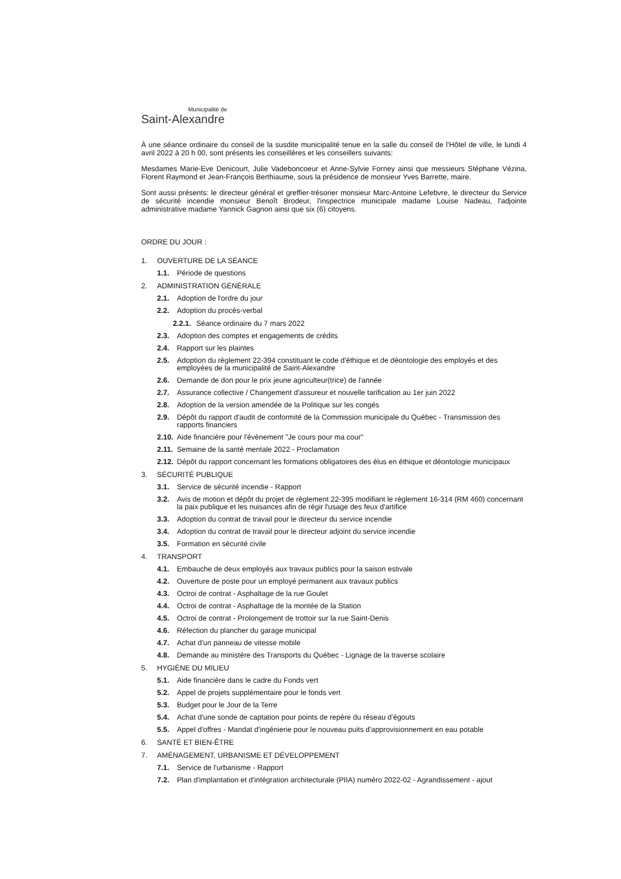Municipalité de
Saint-Alexandre
À une séance ordinaire du conseil de la susdite municipalité tenue en la salle du conseil de l'Hôtel de ville, le lundi 4 avril 2022 à 20 h 00, sont présents les conseillères et les conseillers suivants:
Mesdames Marie-Eve Denicourt, Julie Vadeboncoeur et Anne-Sylvie Forney ainsi que messieurs Stéphane Vézina, Florent Raymond et Jean-François Berthiaume, sous la présidence de monsieur Yves Barrette, maire.
Sont aussi présents: le directeur général et greffier-trésorier monsieur Marc-Antoine Lefebvre, le directeur du Service de sécurité incendie monsieur Benoît Brodeur, l'inspectrice municipale madame Louise Nadeau, l'adjointe administrative madame Yannick Gagnon ainsi que six (6) citoyens.
ORDRE DU JOUR :
1. OUVERTURE DE LA SÉANCE
1.1. Période de questions
2. ADMINISTRATION GÉNÉRALE
2.1. Adoption de l'ordre du jour
2.2. Adoption du procès-verbal
2.2.1. Séance ordinaire du 7 mars 2022
2.3. Adoption des comptes et engagements de crédits
2.4. Rapport sur les plaintes
2.5. Adoption du règlement 22-394 constituant le code d'éthique et de déontologie des employés et des employées de la municipalité de Saint-Alexandre
2.6. Demande de don pour le prix jeune agriculteur(trice) de l'année
2.7. Assurance collective / Changement d'assureur et nouvelle tarification au 1er juin 2022
2.8. Adoption de la version amendée de la Politique sur les congés
2.9. Dépôt du rapport d'audit de conformité de la Commission municipale du Québec - Transmission des rapports financiers
2.10. Aide financière pour l'évènement "Je cours pour ma cour"
2.11. Semaine de la santé mentale 2022 - Proclamation
2.12. Dépôt du rapport concernant les formations obligatoires des élus en éthique et déontologie municipaux
3. SÉCURITÉ PUBLIQUE
3.1. Service de sécurité incendie - Rapport
3.2. Avis de motion et dépôt du projet de règlement 22-395 modifiant le règlement 16-314 (RM 460) concernant la paix publique et les nuisances afin de régir l'usage des feux d'artifice
3.3. Adoption du contrat de travail pour le directeur du service incendie
3.4. Adoption du contrat de travail pour le directeur adjoint du service incendie
3.5. Formation en sécurité civile
4. TRANSPORT
4.1. Embauche de deux employés aux travaux publics pour la saison estivale
4.2. Ouverture de poste pour un employé permanent aux travaux publics
4.3. Octroi de contrat - Asphaltage de la rue Goulet
4.4. Octroi de contrat - Asphaltage de la montée de la Station
4.5. Octroi de contrat - Prolongement de trottoir sur la rue Saint-Denis
4.6. Réfection du plancher du garage municipal
4.7. Achat d'un panneau de vitesse mobile
4.8. Demande au ministère des Transports du Québec - Lignage de la traverse scolaire
5. HYGIÈNE DU MILIEU
5.1. Aide financière dans le cadre du Fonds vert
5.2. Appel de projets supplémentaire pour le fonds vert
5.3. Budget pour le Jour de la Terre
5.4. Achat d'une sonde de captation pour points de repère du réseau d'égouts
5.5. Appel d'offres - Mandat d'ingénierie pour le nouveau puits d'approvisionnement en eau potable
6. SANTÉ ET BIEN-ÊTRE
7. AMÉNAGEMENT, URBANISME ET DÉVELOPPEMENT
7.1. Service de l'urbanisme - Rapport
7.2. Plan d'implantation et d'intégration architecturale (PIIA) numéro 2022-02 - Agrandissement - ajout